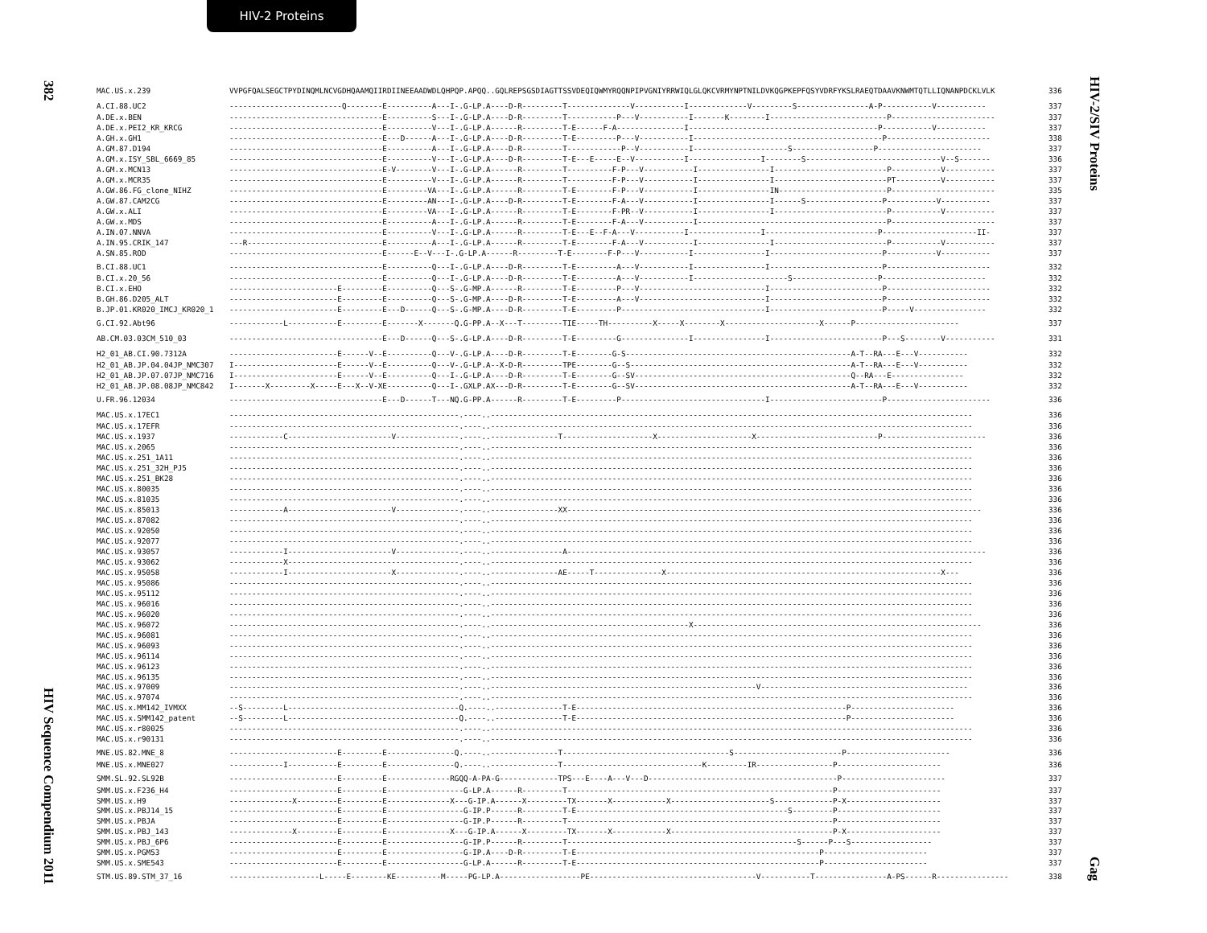HIV-2 Proteins
382
HIV Sequence Compendium 2011
| MAC.US.x.239 | VVPGFQALSEGCTPYDINQMLNCVGDHQAAMQIIRDIINEEAADWDLQHPQP.APQQ..GQLREPSGSDIAGTTSSVDEQIQWMYRQQNPIPVGNIYRRWIQLGLQKCVRMYNPTNILDVKQGPKEPFQSYVDRFYKSLRAEQTDAAVKNWMTQTLLIQNANPDCKLVLK | 336 |
| A.CI.88.UC2 | -------------------------Q--------E----------A---I-.G-LP.A----D-R---------T--------------V-----------I-------------V---------S----------------A-P-----------V----------- | 337 |
| A.DE.x.BEN | ----------------------------------E----------S---I-.G-LP.A----D-R---------T-----------P---V-----------I-------K--------I--------------------------P----------------------- | 337 |
| A.DE.x.PEI2_KR_KRCG | ----------------------------------E----------V---I-.G-LP.A------R---------T-E------F-A---------------I------------------------------------------P-----------V----------- | 337 |
| A.GH.x.GH1 | ----------------------------------E---D------A---I-.G-LP.A----D-R---------T-E---------P---V-----------I------------------------------------------P----------------------- | 338 |
| A.GM.87.D194 | ----------------------------------E----------A---I-.G-LP.A----D-R---------T------------P--V-----------I---------------------S------------------P----------------------- | 337 |
| A.GM.x.ISY_SBL_6669_85 | ----------------------------------E----------V---I-.G-LP.A----D-R---------T-E---E-----E--V-----------I----------------I--------S------------------------------V--S------- | 336 |
| A.GM.x.MCN13 | ----------------------------------E-V--------V---I-.G-LP.A------R---------T----------F-P---V-----------I----------------I-------------------------P-----------V----------- | 337 |
| A.GM.x.MCR35 | ----------------------------------E----------V---I-.G-LP.A------R---------T----------F-P---V-----------I----------------I-------------------------PT----------V----------- | 337 |
| A.GW.86.FG_clone_NIHZ | ----------------------------------E---------VA---I-.G-LP.A------R---------T-E--------F-P---V-----------I----------------IN------------------------P----------------------- | 335 |
| A.GW.87.CAM2CG | ----------------------------------E---------AN---I-.G-LP.A----D-R---------T-E--------F-A---V-----------I----------------I------S-----------------P-----------V----------- | 337 |
| A.GW.x.ALI | ----------------------------------E---------VA---I-.G-LP.A------R---------T-E--------F-PR--V-----------I----------------I-------------------------P-----------V----------- | 337 |
| A.GW.x.MDS | ----------------------------------E----------A---I-.G-LP.A------R---------T-E--------F-A---V-----------I------------------------------------------P----------------------- | 337 |
| A.IN.07.NNVA | ----------------------------------E----------V---I-.G-LP.A------R---------T-E---E--F-A---V-----------I----------------I-------------------------P---------------------II- | 337 |
| A.IN.95.CRIK_147 | ---R------------------------------E----------A---I-.G-LP.A------R---------T-E--------F-A---V-----------I----------------I-------------------------P-----------V----------- | 337 |
| A.SN.85.ROD | ----------------------------------E------E--V---I-.G-LP.A------R---------T-E--------F-P---V-----------I----------------I-------------------------P-----------V----------- | 337 |
| B.CI.88.UC1 | ----------------------------------E----------Q---I-.G-LP.A----D-R---------T-E---------A---V-----------I----------------I-------------------------P----------------------- | 332 |
| B.CI.x.20_56 | ----------------------------------E----------Q---I-.G-LP.A----D-R---------T-E---------A---V-----------I---------------------S-------------------P----------------------- | 332 |
| B.CI.x.EHO | ------------------------E---------E----------Q---S-.G-MP.A------R---------T-E---------P---V----------------------------I-------------------------P----------------------- | 332 |
| B.GH.86.D205_ALT | ------------------------E---------E----------Q---S-.G-MP.A----D-R---------T-E---------A---V----------------------------I-------------------------P----------------------- | 332 |
| B.JP.01.KR020_IMCJ_KR020_1 | ------------------------E---------E---D------Q---S-.G-MP.A----D-R---------T-E---------P--------------------------------I-------------------------P-----V---------------- | 332 |
| G.CI.92.Abt96 | ------------L-----------E---------E-------X-------Q.G-PP.A--X---T---------TIE-----TH----------X-----X--------X---------------------X------P----------------------- | 337 |
| AB.CM.03.03CM_510_03 | ----------------------------------E---D------Q---S-.G-LP.A----D-R---------T-E---------G---------------I----------------I-------------------------P---S--------V----------- | 331 |
| H2_01_AB.CI.90.7312A | ------------------------E------V--E----------Q---V-.G-LP.A----D-R---------T-E--------G-S--------------------------------------------------A-T--RA---E---V----------- | 332 |
| H2_01_AB.JP.04.04JP_NMC307 | I-----------------------E------V--E----------Q---V-.G-LP.A--X-D-R---------TPE--------G--S-------------------------------------------------A-T--RA---E---V----------- | 332 |
| H2_01_AB.JP.07.07JP_NMC716 | I-----------------------E------V--E----------Q---I-.G-LP.A----D-R---------T-E--------G--SV------------------------------------------------Q--RA---E---------------- | 332 |
| H2_01_AB.JP.08.08JP_NMC842 | I-------X---------X-----E---X--V-XE----------Q---I-.GXLP.AX---D-R---------T-E--------G--SV------------------------------------------------A-T--RA---E---V----------- | 332 |
| U.FR.96.12034 | ----------------------------------E---D------T---NQ.G-PP.A------R---------T-E---------P--------------------------------I-------------------------P----------------------- | 336 |
| MAC.US.x.17EC1 | ---------------------------------------------------.----..----------------------------------------------------------------------------------------------------------- | 336 |
| MAC.US.x.17EFR | ---------------------------------------------------.----..----------------------------------------------------------------------------------------------------------- | 336 |
| MAC.US.x.1937 | ------------C-----------------------V--------------.----..---------------T--------------------X---------------------X---------------------------P----------------------- | 336 |
| MAC.US.x.2065 | ---------------------------------------------------.----..----------------------------------------------------------------------------------------------------------- | 336 |
| MAC.US.x.251_1A11 | ---------------------------------------------------.----..----------------------------------------------------------------------------------------------------------- | 336 |
| MAC.US.x.251_32H_PJ5 | ---------------------------------------------------.----..----------------------------------------------------------------------------------------------------------- | 336 |
| MAC.US.x.251_BK28 | ---------------------------------------------------.----..----------------------------------------------------------------------------------------------------------- | 336 |
| MAC.US.x.80035 | ---------------------------------------------------.----..----------------------------------------------------------------------------------------------------------- | 336 |
| MAC.US.x.81035 | ---------------------------------------------------.----..----------------------------------------------------------------------------------------------------------- | 336 |
| MAC.US.x.85013 | ------------A-----------------------V--------------.----..---------------XX-------------------------------------------------------------------------------------------- | 336 |
| MAC.US.x.87082 | ---------------------------------------------------.----..----------------------------------------------------------------------------------------------------------- | 336 |
| MAC.US.x.92050 | ---------------------------------------------------.----..----------------------------------------------------------------------------------------------------------- | 336 |
| MAC.US.x.92077 | ---------------------------------------------------.----..----------------------------------------------------------------------------------------------------------- | 336 |
| MAC.US.x.93057 | ------------I-----------------------V--------------.----..----------------A--------------------------------------------------------------------------------------------- | 336 |
| MAC.US.x.93062 | ------------X--------------------------------------.----..----------------------------------------------------------------------------------------------------------- | 336 |
| MAC.US.x.95058 | ------------I-----------------------X--------------.----..---------------AE-----T---------------X-------------------------------------------------------------X--- | 336 |
| MAC.US.x.95086 | ---------------------------------------------------.----..----------------------------------------------------------------------------------------------------------- | 336 |
| MAC.US.x.95112 | ---------------------------------------------------.----..----------------------------------------------------------------------------------------------------------- | 336 |
| MAC.US.x.96016 | ---------------------------------------------------.----..----------------------------------------------------------------------------------------------------------- | 336 |
| MAC.US.x.96020 | ---------------------------------------------------.----..----------------------------------------------------------------------------------------------------------- | 336 |
| MAC.US.x.96072 | ---------------------------------------------------.----..--------------------------------------------X---------------------------------------------------------------- | 336 |
| MAC.US.x.96081 | ---------------------------------------------------.----..----------------------------------------------------------------------------------------------------------- | 336 |
| MAC.US.x.96093 | ---------------------------------------------------.----..----------------------------------------------------------------------------------------------------------- | 336 |
| MAC.US.x.96114 | ---------------------------------------------------.----..----------------------------------------------------------------------------------------------------------- | 336 |
| MAC.US.x.96123 | ---------------------------------------------------.----..----------------------------------------------------------------------------------------------------------- | 336 |
| MAC.US.x.96135 | ---------------------------------------------------.----..----------------------------------------------------------------------------------------------------------- | 336 |
| MAC.US.x.97009 | ---------------------------------------------------.----..-----------------------------------------------------------V---------------------------------------------- | 336 |
| MAC.US.x.97074 | ---------------------------------------------------.----..----------------------------------------------------------------------------------------------------------- | 336 |
| MAC.US.x.MM142_IVMXX | --S---------L--------------------------------------Q.----..---------------T-E------------------------------------------------------------P----------------------- | 336 |
| MAC.US.x.SMM142_patent | --S---------L--------------------------------------Q.----..---------------T-E------------------------------------------------------------P----------------------- | 336 |
| MAC.US.x.r80025 | ---------------------------------------------------.----..----------------------------------------------------------------------------------------------------------- | 336 |
| MAC.US.x.r90131 | ---------------------------------------------------.----..----------------------------------------------------------------------------------------------------------- | 336 |
| MNE.US.82.MNE_8 | ------------------------E---------E---------------Q.----..---------------T-------------------------------------S------------------------P----------------------- | 336 |
| MNE.US.x.MNE027 | ------------I-----------E---------E---------------Q.----..---------------T-------------------------------K---------IR-----------------P----------------------- | 336 |
| SMM.SL.92.SL92B | ------------------------E---------E--------------RGQQ-A-PA-G-------------TPS---E----A---V---D------------------------------------------P----------------------- | 337 |
| SMM.US.x.F236_H4 | ------------------------E---------E-----------------G-LP.A------R---------T-----------------------------------------------------------P----------------------- | 337 |
| SMM.US.x.H9 | --------------X---------E---------E--------------X---G-IP.A------X---------TX-------X------------X----------------------S-------------P-X--------------------- | 337 |
| SMM.US.x.PBJ14_15 | ------------------------E---------E-----------------G-IP.P------R---------T-E-----------------------------------------------S---------P----------------------- | 337 |
| SMM.US.x.PBJA | ------------------------E---------E-----------------G-IP.P------R---------T-----------------------------------------------------------P----------------------- | 337 |
| SMM.US.x.PBJ_143 | --------------X---------E---------E--------------X---G-IP.A------X---------TX-------X------------X------------------------------------P-X--------------------- | 337 |
| SMM.US.x.PBJ_6P6 | ------------------------E---------E-----------------G-IP.P------R---------T---------------------------------------------------S------P---S------------------ | 337 |
| SMM.US.x.PGM53 | ------------------------E---------E-----------------G-IP.A----D-R---------T-E------------------------------------------------------P----------------------- | 337 |
| SMM.US.x.SME543 | ------------------------E---------E-----------------G-LP.A------R---------T-E------------------------------------------------------P----------------------- | 337 |
| STM.US.89.STM_37_16 | --------------------L-----E--------KE----------M-----PG-LP.A------------------PE-------------------------------------V-----------T----------------A-PS------R---------------- | 338 |
HIV-2/SIV Proteins
Gag